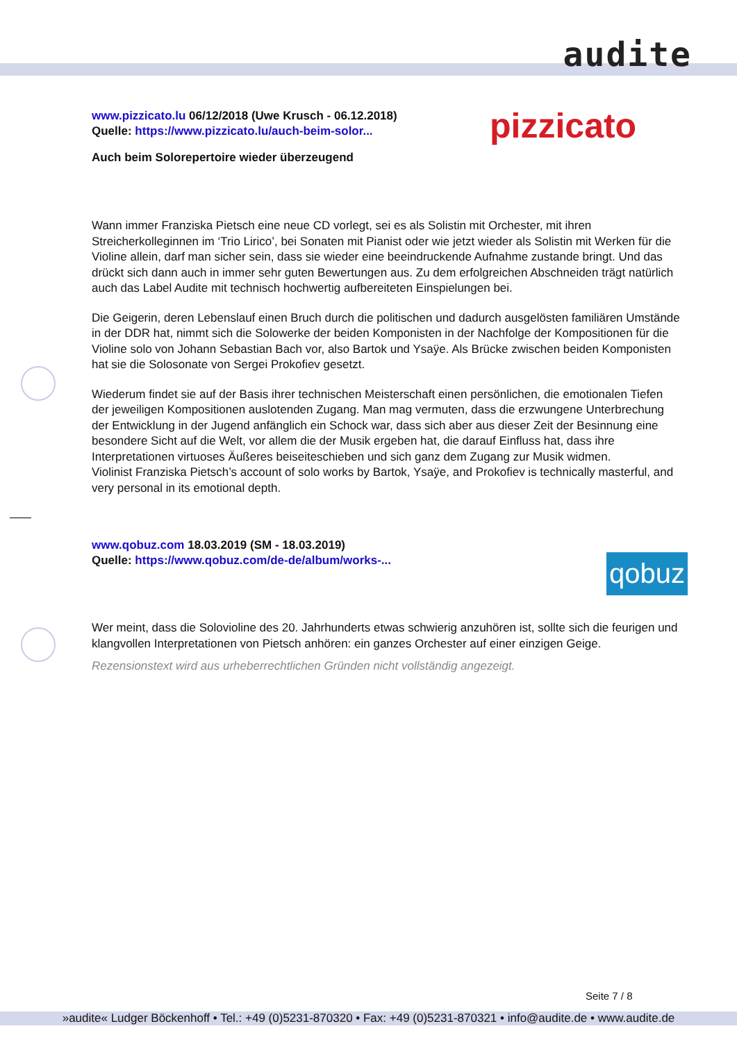audite
pizzicato
qobuz
www.pizzicato.lu 06/12/2018 (Uwe Krusch - 06.12.2018)
Quelle: https://www.pizzicato.lu/auch-beim-solor...
Auch beim Solorepertoire wieder überzeugend
Wann immer Franziska Pietsch eine neue CD vorlegt, sei es als Solistin mit Orchester, mit ihren Streicherkolleginnen im ‘Trio Lirico’, bei Sonaten mit Pianist oder wie jetzt wieder als Solistin mit Werken für die Violine allein, darf man sicher sein, dass sie wieder eine beeindruckende Aufnahme zustande bringt. Und das drückt sich dann auch in immer sehr guten Bewertungen aus. Zu dem erfolgreichen Abschneiden trägt natürlich auch das Label Audite mit technisch hochwertig aufbereiteten Einspielungen bei.
Die Geigerin, deren Lebenslauf einen Bruch durch die politischen und dadurch ausgelösten familiären Umstände in der DDR hat, nimmt sich die Solowerke der beiden Komponisten in der Nachfolge der Kompositionen für die Violine solo von Johann Sebastian Bach vor, also Bartok und Ysaÿe. Als Brücke zwischen beiden Komponisten hat sie die Solosonate von Sergei Prokofiev gesetzt.
Wiederum findet sie auf der Basis ihrer technischen Meisterschaft einen persönlichen, die emotionalen Tiefen der jeweiligen Kompositionen auslotenden Zugang. Man mag vermuten, dass die erzwungene Unterbrechung der Entwicklung in der Jugend anfänglich ein Schock war, dass sich aber aus dieser Zeit der Besinnung eine besondere Sicht auf die Welt, vor allem die der Musik ergeben hat, die darauf Einfluss hat, dass ihre Interpretationen virtuoses Äußeres beiseiteschieben und sich ganz dem Zugang zur Musik widmen.
Violinist Franziska Pietsch’s account of solo works by Bartok, Ysaÿe, and Prokofiev is technically masterful, and very personal in its emotional depth.
www.qobuz.com 18.03.2019 (SM - 18.03.2019)
Quelle: https://www.qobuz.com/de-de/album/works-...
Wer meint, dass die Solovioline des 20. Jahrhunderts etwas schwierig anzuhören ist, sollte sich die feurigen und klangvollen Interpretationen von Pietsch anhören: ein ganzes Orchester auf einer einzigen Geige.
Rezensionstext wird aus urheberrechtlichen Gründen nicht vollständig angezeigt.
Seite 7 / 8
»audite« Ludger Böckenhoff • Tel.: +49 (0)5231-870320 • Fax: +49 (0)5231-870321 • info@audite.de • www.audite.de